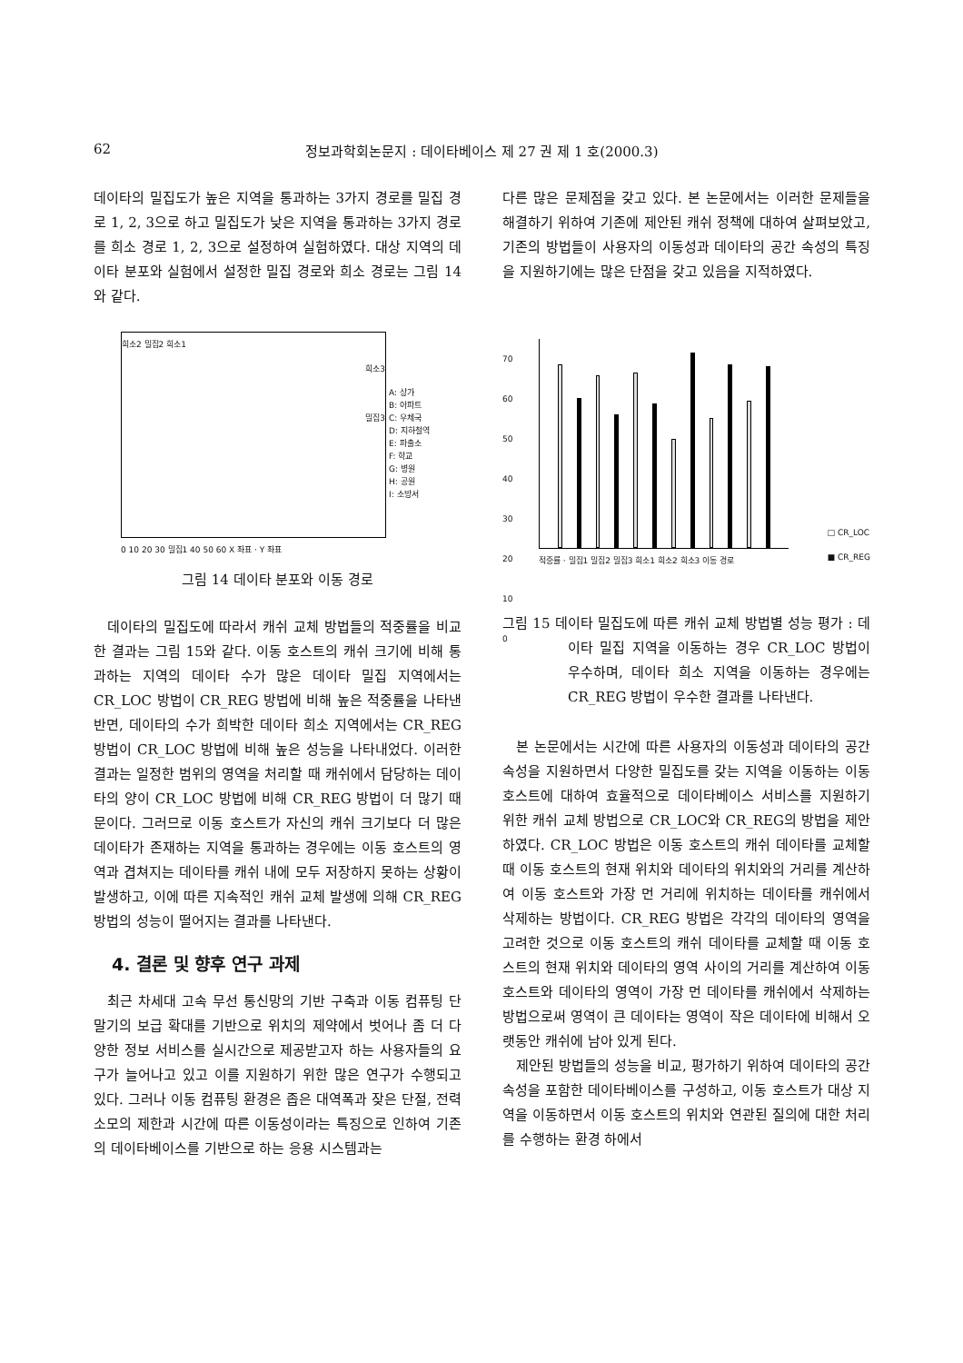62 정보과학회논문지 : 데이타베이스 제 27 권 제 1 호(2000.3)
데이타의 밀집도가 높은 지역을 통과하는 3가지 경로를 밀집 경로 1, 2, 3으로 하고 밀집도가 낮은 지역을 통과하는 3가지 경로를 희소 경로 1, 2, 3으로 설정하여 실험하였다. 대상 지역의 데이타 분포와 실험에서 설정한 밀집 경로와 희소 경로는 그림 14와 같다.
희소2 밀집2 희소1
희소3
밀집3
A: 상가
B: 아파트
C: 우체국
D: 지하철역
E: 파출소
F: 학교
G: 병원
H: 공원
I: 소방서
0 10 20 30 밀집1 40 50 60 X 좌표 · Y 좌표
그림 14 데이타 분포와 이동 경로
데이타의 밀집도에 따라서 캐쉬 교체 방법들의 적중률을 비교한 결과는 그림 15와 같다. 이동 호스트의 캐쉬 크기에 비해 통과하는 지역의 데이타 수가 많은 데이타 밀집 지역에서는 CR_LOC 방법이 CR_REG 방법에 비해 높은 적중률을 나타낸 반면, 데이타의 수가 희박한 데이타 희소 지역에서는 CR_REG 방법이 CR_LOC 방법에 비해 높은 성능을 나타내었다. 이러한 결과는 일정한 범위의 영역을 처리할 때 캐쉬에서 담당하는 데이타의 양이 CR_LOC 방법에 비해 CR_REG 방법이 더 많기 때문이다. 그러므로 이동 호스트가 자신의 캐쉬 크기보다 더 많은 데이타가 존재하는 지역을 통과하는 경우에는 이동 호스트의 영역과 겹쳐지는 데이타를 캐쉬 내에 모두 저장하지 못하는 상황이 발생하고, 이에 따른 지속적인 캐쉬 교체 발생에 의해 CR_REG 방법의 성능이 떨어지는 결과를 나타낸다.
4. 결론 및 향후 연구 과제
최근 차세대 고속 무선 통신망의 기반 구축과 이동 컴퓨팅 단말기의 보급 확대를 기반으로 위치의 제약에서 벗어나 좀 더 다양한 정보 서비스를 실시간으로 제공받고자 하는 사용자들의 요구가 늘어나고 있고 이를 지원하기 위한 많은 연구가 수행되고 있다. 그러나 이동 컴퓨팅 환경은 좁은 대역폭과 잦은 단절, 전력 소모의 제한과 시간에 따른 이동성이라는 특징으로 인하여 기존의 데이타베이스를 기반으로 하는 응용 시스템과는
다른 많은 문제점을 갖고 있다. 본 논문에서는 이러한 문제들을 해결하기 위하여 기존에 제안된 캐쉬 정책에 대하여 살펴보았고, 기존의 방법들이 사용자의 이동성과 데이타의 공간 속성의 특징을 지원하기에는 많은 단점을 갖고 있음을 지적하였다.
70
60
50
40
30
20
10
0
적중률 · 밀집1 밀집2 밀집3 희소1 희소2 희소3 이동 경로
□ CR_LOC
■ CR_REG
그림 15 데이타 밀집도에 따른 캐쉬 교체 방법별 성능 평가 : 데이타 밀집 지역을 이동하는 경우 CR_LOC 방법이 우수하며, 데이타 희소 지역을 이동하는 경우에는 CR_REG 방법이 우수한 결과를 나타낸다.
본 논문에서는 시간에 따른 사용자의 이동성과 데이타의 공간 속성을 지원하면서 다양한 밀집도를 갖는 지역을 이동하는 이동 호스트에 대하여 효율적으로 데이타베이스 서비스를 지원하기 위한 캐쉬 교체 방법으로 CR_LOC와 CR_REG의 방법을 제안하였다. CR_LOC 방법은 이동 호스트의 캐쉬 데이타를 교체할 때 이동 호스트의 현재 위치와 데이타의 위치와의 거리를 계산하여 이동 호스트와 가장 먼 거리에 위치하는 데이타를 캐쉬에서 삭제하는 방법이다. CR_REG 방법은 각각의 데이타의 영역을 고려한 것으로 이동 호스트의 캐쉬 데이타를 교체할 때 이동 호스트의 현재 위치와 데이타의 영역 사이의 거리를 계산하여 이동 호스트와 데이타의 영역이 가장 먼 데이타를 캐쉬에서 삭제하는 방법으로써 영역이 큰 데이타는 영역이 작은 데이타에 비해서 오랫동안 캐쉬에 남아 있게 된다.
제안된 방법들의 성능을 비교, 평가하기 위하여 데이타의 공간 속성을 포함한 데이타베이스를 구성하고, 이동 호스트가 대상 지역을 이동하면서 이동 호스트의 위치와 연관된 질의에 대한 처리를 수행하는 환경 하에서